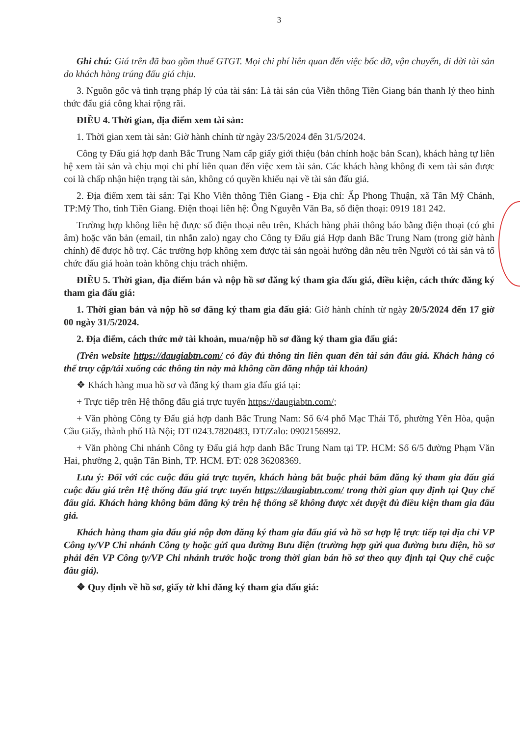3
Ghi chú: Giá trên đã bao gồm thuế GTGT. Mọi chi phí liên quan đến việc bốc dỡ, vận chuyển, di dời tài sản do khách hàng trúng đấu giá chịu.
3. Nguồn gốc và tình trạng pháp lý của tài sản: Là tài sản của Viễn thông Tiền Giang bán thanh lý theo hình thức đấu giá công khai rộng rãi.
ĐIỀU 4. Thời gian, địa điểm xem tài sản:
1. Thời gian xem tài sản: Giờ hành chính từ ngày 23/5/2024 đến 31/5/2024.
Công ty Đấu giá hợp danh Bắc Trung Nam cấp giấy giới thiệu (bản chính hoặc bản Scan), khách hàng tự liên hệ xem tài sản và chịu mọi chi phí liên quan đến việc xem tài sản. Các khách hàng không đi xem tài sản được coi là chấp nhận hiện trạng tài sản, không có quyền khiếu nại về tài sản đấu giá.
2. Địa điểm xem tài sản: Tại Kho Viễn thông Tiền Giang - Địa chỉ: Ấp Phong Thuận, xã Tân Mỹ Chánh, TP:Mỹ Tho, tỉnh Tiền Giang. Điện thoại liên hệ: Ông Nguyễn Văn Ba, số điện thoại: 0919 181 242.
Trường hợp không liên hệ được số điện thoại nêu trên, Khách hàng phải thông báo bằng điện thoại (có ghi âm) hoặc văn bản (email, tin nhắn zalo) ngay cho Công ty Đấu giá Hợp danh Bắc Trung Nam (trong giờ hành chính) để được hỗ trợ. Các trường hợp không xem được tài sản ngoài hướng dẫn nêu trên Người có tài sản và tổ chức đấu giá hoàn toàn không chịu trách nhiệm.
ĐIỀU 5. Thời gian, địa điểm bán và nộp hồ sơ đăng ký tham gia đấu giá, điều kiện, cách thức đăng ký tham gia đấu giá:
1. Thời gian bán và nộp hồ sơ đăng ký tham gia đấu giá: Giờ hành chính từ ngày 20/5/2024 đến 17 giờ 00 ngày 31/5/2024.
2. Địa điểm, cách thức mở tài khoản, mua/nộp hồ sơ đăng ký tham gia đấu giá:
(Trên website https://daugiabtn.com/ có đầy đủ thông tin liên quan đến tài sản đấu giá. Khách hàng có thể truy cập/tải xuống các thông tin này mà không cần đăng nhập tài khoản)
❖ Khách hàng mua hồ sơ và đăng ký tham gia đấu giá tại:
+ Trực tiếp trên Hệ thống đấu giá trực tuyến https://daugiabtn.com/;
+ Văn phòng Công ty Đấu giá hợp danh Bắc Trung Nam: Số 6/4 phố Mạc Thái Tổ, phường Yên Hòa, quận Cầu Giấy, thành phố Hà Nội; ĐT 0243.7820483, ĐT/Zalo: 0902156992.
+ Văn phòng Chi nhánh Công ty Đấu giá hợp danh Bắc Trung Nam tại TP. HCM: Số 6/5 đường Phạm Văn Hai, phường 2, quận Tân Bình, TP. HCM. ĐT: 028 36208369.
Lưu ý: Đối với các cuộc đấu giá trực tuyến, khách hàng bắt buộc phải bấm đăng ký tham gia đấu giá cuộc đấu giá trên Hệ thống đấu giá trực tuyến https://daugiabtn.com/ trong thời gian quy định tại Quy chế đấu giá. Khách hàng không bấm đăng ký trên hệ thống sẽ không được xét duyệt đủ điều kiện tham gia đấu giá.
Khách hàng tham gia đấu giá nộp đơn đăng ký tham gia đấu giá và hồ sơ hợp lệ trực tiếp tại địa chỉ VP Công ty/VP Chi nhánh Công ty hoặc gửi qua đường Bưu điện (trường hợp gửi qua đường bưu điện, hồ sơ phải đến VP Công ty/VP Chi nhánh trước hoặc trong thời gian bán hồ sơ theo quy định tại Quy chế cuộc đấu giá).
❖ Quy định về hồ sơ, giấy tờ khi đăng ký tham gia đấu giá: